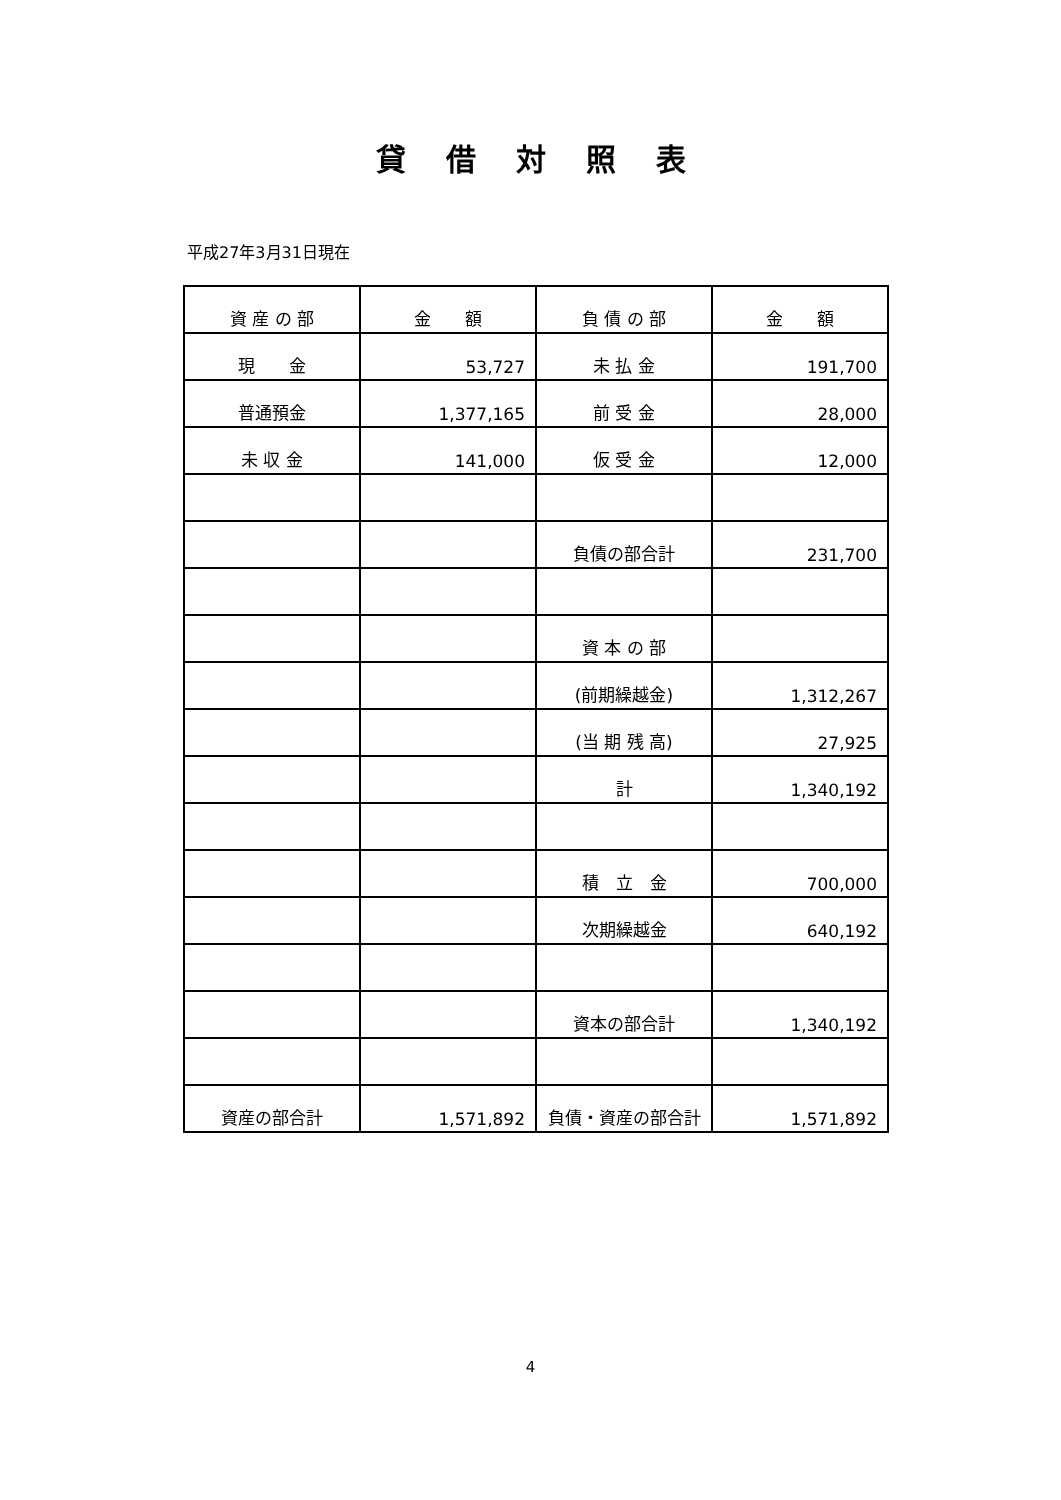貸借対照表
平成27年3月31日現在
| 資 産 の 部 | 金 額 | 負 債 の 部 | 金 額 |
| 現 金 | 53,727 | 未 払 金 | 191,700 |
| 普通預金 | 1,377,165 | 前 受 金 | 28,000 |
| 未 収 金 | 141,000 | 仮 受 金 | 12,000 |
| | | 負債の部合計 | 231,700 |
| | | 資 本 の 部 | |
| | | (前期繰越金) | 1,312,267 |
| | | (当 期 残 高) | 27,925 |
| | | 計 | 1,340,192 |
| | | 積 立 金 | 700,000 |
| | | 次期繰越金 | 640,192 |
| | | 資本の部合計 | 1,340,192 |
| 資産の部合計 | 1,571,892 | 負債・資産の部合計 | 1,571,892 |
4